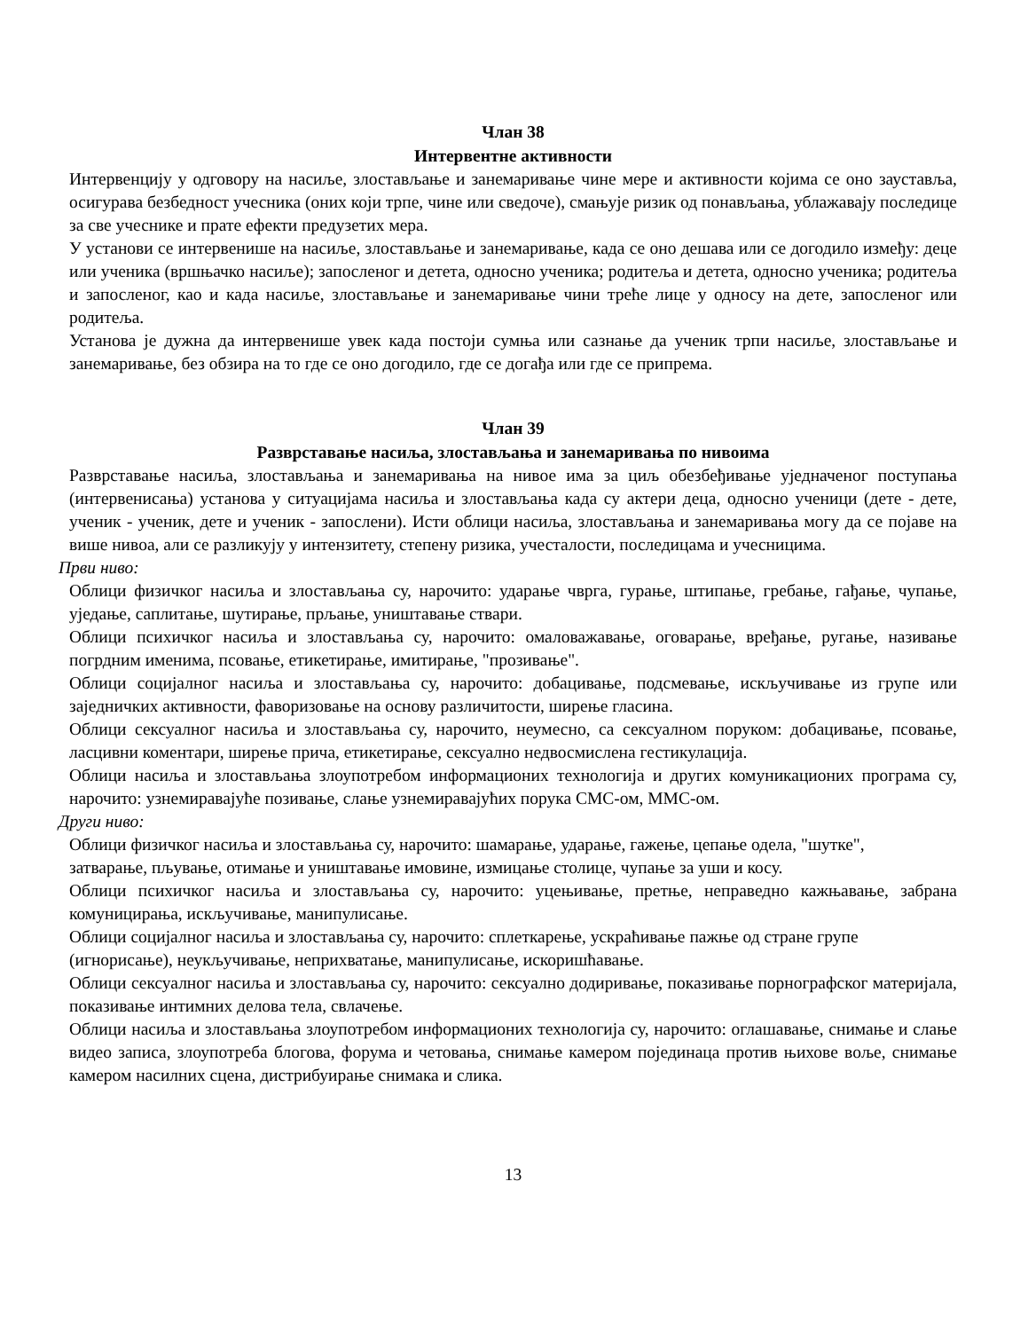Члан 38
Интервентне активности
Интервенцију у одговору на насиље, злостављање и занемаривање чине мере и активности којима се оно зауставља, осигурава безбедност учесника (оних који трпе, чине или сведоче), смањује ризик од понављања, ублажавају последице за све учеснике и прате ефекти предузетих мера.
У установи се интервенише на насиље, злостављање и занемаривање, када се оно дешава или се догодило између: деце или ученика (вршњачко насиље); запосленог и детета, односно ученика; родитеља и детета, односно ученика; родитеља и запосленог, као и када насиље, злостављање и занемаривање чини треће лице у односу на дете, запосленог или родитеља.
Установа је дужна да интервенише увек када постоји сумња или сазнање да ученик трпи насиље, злостављање и занемаривање, без обзира на то где се оно догодило, где се догађа или где се припрема.
Члан 39
Разврставање насиља, злостављања и занемаривања по нивоима
Разврставање насиља, злостављања и занемаривања на нивое има за циљ обезбеђивање уједначеног поступања (интервенисања) установа у ситуацијама насиља и злостављања када су актери деца, односно ученици (дете - дете, ученик - ученик, дете и ученик - запослени). Исти облици насиља, злостављања и занемаривања могу да се појаве на више нивоа, али се разликују у интензитету, степену ризика, учесталости, последицама и учесницима.
Први ниво:
Облици физичког насиља и злостављања су, нарочито: ударање чврга, гурање, штипање, гребање, гађање, чупање, уједање, саплитање, шутирање, прљање, уништавање ствари.
Облици психичког насиља и злостављања су, нарочито: омаловажавање, оговарање, вређање, ругање, називање погрдним именима, псовање, етикетирање, имитирање, "прозивање".
Облици социјалног насиља и злостављања су, нарочито: добацивање, подсмевање, искључивање из групе или заједничких активности, фаворизовање на основу различитости, ширење гласина.
Облици сексуалног насиља и злостављања су, нарочито, неумесно, са сексуалном поруком: добацивање, псовање, ласцивни коментари, ширење прича, етикетирање, сексуално недвосмислена гестикулација.
Облици насиља и злостављања злоупотребом информационих технологија и других комуникационих програма су, нарочито: узнемиравајуће позивање, слање узнемиравајућих порука СМС-ом, ММС-ом.
Други ниво:
Облици физичког насиља и злостављања су, нарочито: шамарање, ударање, гажење, цепање одела, "шутке",
затварање, пљување, отимање и уништавање имовине, измицање столице, чупање за уши и косу.
Облици психичког насиља и злостављања су, нарочито: уцењивање, претње, неправедно кажњавање, забрана комуницирања, искључивање, манипулисање.
Облици социјалног насиља и злостављања су, нарочито: сплеткарење, ускраћивање пажње од стране групе
(игнорисање), неукључивање, неприхватање, манипулисање, искоришћавање.
Облици сексуалног насиља и злостављања су, нарочито: сексуално додиривање, показивање порнографског материјала, показивање интимних делова тела, свлачење.
Облици насиља и злостављања злоупотребом информационих технологија су, нарочито: оглашавање, снимање и слање видео записа, злоупотреба блогова, форума и четовања, снимање камером појединаца против њихове воље, снимање камером насилних сцена, дистрибуирање снимака и слика.
13